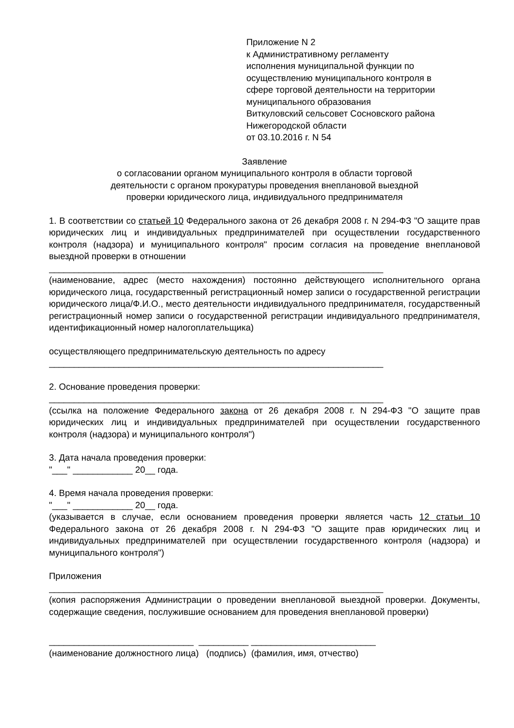Приложение N 2
к Административному регламенту
исполнения муниципальной функции по
осуществлению муниципального контроля в
сфере торговой деятельности на территории
муниципального образования
Виткуловский сельсовет Сосновского района
Нижегородской области
от 03.10.2016 г. N 54
Заявление
о согласовании органом муниципального контроля в области торговой
деятельности с органом прокуратуры проведения внеплановой выездной
проверки юридического лица, индивидуального предпринимателя
1. В соответствии со статьей 10 Федерального закона от 26 декабря 2008 г. N 294-ФЗ "О защите прав юридических лиц и индивидуальных предпринимателей при осуществлении государственного контроля (надзора) и муниципального контроля" просим согласия на проведение внеплановой выездной проверки в отношении
___________________________________________________________________
(наименование, адрес (место нахождения) постоянно действующего исполнительного органа юридического лица, государственный регистрационный номер записи о государственной регистрации юридического лица/Ф.И.О., место деятельности индивидуального предпринимателя, государственный регистрационный номер записи о государственной регистрации индивидуального предпринимателя, идентификационный номер налогоплательщика)
осуществляющего предпринимательскую деятельность по адресу
___________________________________________________________________
2. Основание проведения проверки:
___________________________________________________________________
(ссылка на положение Федерального закона от 26 декабря 2008 г. N 294-ФЗ "О защите прав юридических лиц и индивидуальных предпринимателей при осуществлении государственного контроля (надзора) и муниципального контроля")
3. Дата начала проведения проверки:
"___" ____________ 20__ года.
4. Время начала проведения проверки:
"___" ____________ 20__ года.
(указывается в случае, если основанием проведения проверки является часть 12 статьи 10 Федерального закона от 26 декабря 2008 г. N 294-ФЗ "О защите прав юридических лиц и индивидуальных предпринимателей при осуществлении государственного контроля (надзора) и муниципального контроля")
Приложения
___________________________________________________________________
(копия распоряжения Администрации о проведении внеплановой выездной проверки. Документы, содержащие сведения, послужившие основанием для проведения внеплановой проверки)
_____________________________ __________ _________________________
(наименование должностного лица) (подпись) (фамилия, имя, отчество)